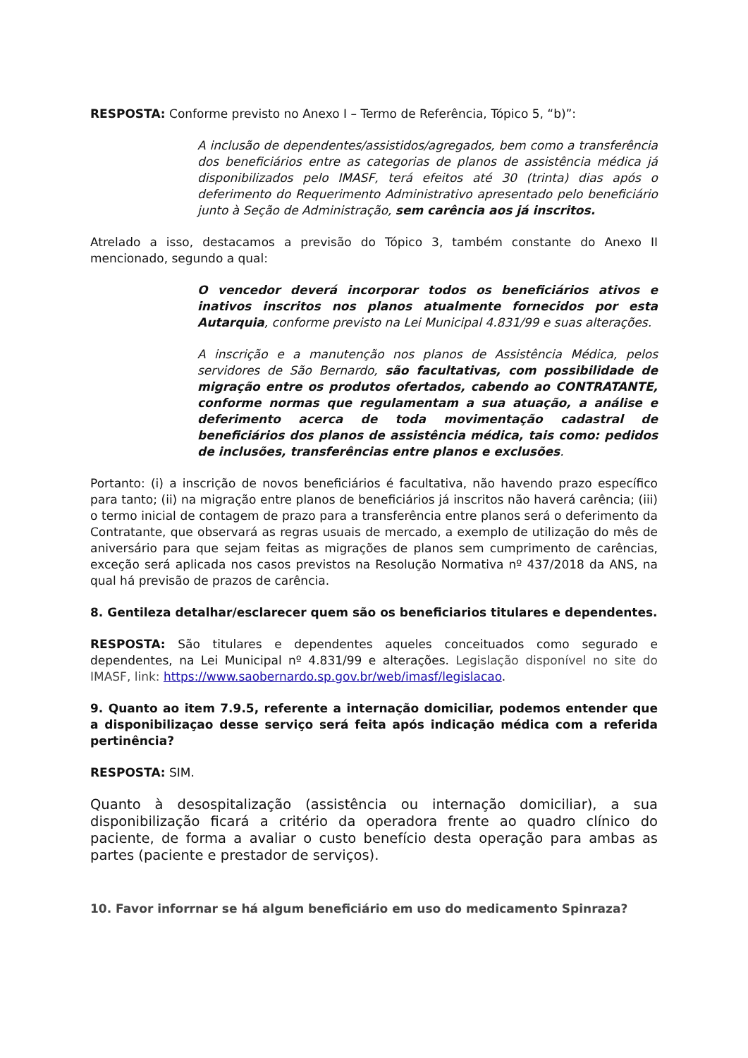RESPOSTA: Conforme previsto no Anexo I – Termo de Referência, Tópico 5, “b)”:
A inclusão de dependentes/assistidos/agregados, bem como a transferência dos beneficiários entre as categorias de planos de assistência médica já disponibilizados pelo IMASF, terá efeitos até 30 (trinta) dias após o deferimento do Requerimento Administrativo apresentado pelo beneficiário junto à Seção de Administração, sem carência aos já inscritos.
Atrelado a isso, destacamos a previsão do Tópico 3, também constante do Anexo II mencionado, segundo a qual:
O vencedor deverá incorporar todos os beneficiários ativos e inativos inscritos nos planos atualmente fornecidos por esta Autarquia, conforme previsto na Lei Municipal 4.831/99 e suas alterações.
A inscrição e a manutenção nos planos de Assistência Médica, pelos servidores de São Bernardo, são facultativas, com possibilidade de migração entre os produtos ofertados, cabendo ao CONTRATANTE, conforme normas que regulamentam a sua atuação, a análise e deferimento acerca de toda movimentação cadastral de beneficiários dos planos de assistência médica, tais como: pedidos de inclusões, transferências entre planos e exclusões.
Portanto: (i) a inscrição de novos beneficiários é facultativa, não havendo prazo específico para tanto; (ii) na migração entre planos de beneficiários já inscritos não haverá carência; (iii) o termo inicial de contagem de prazo para a transferência entre planos será o deferimento da Contratante, que observará as regras usuais de mercado, a exemplo de utilização do mês de aniversário para que sejam feitas as migrações de planos sem cumprimento de carências, exceção será aplicada nos casos previstos na Resolução Normativa nº 437/2018 da ANS, na qual há previsão de prazos de carência.
8. Gentileza detalhar/esclarecer quem são os beneficiarios titulares e dependentes.
RESPOSTA: São titulares e dependentes aqueles conceituados como segurado e dependentes, na Lei Municipal nº 4.831/99 e alterações. Legislação disponível no site do IMASF, link: https://www.saobernardo.sp.gov.br/web/imasf/legislacao.
9. Quanto ao item 7.9.5, referente a internação domiciliar, podemos entender que a disponibilizaçao desse serviço será feita após indicação médica com a referida pertinência?
RESPOSTA: SIM.
Quanto à desospitalização (assistência ou internação domiciliar), a sua disponibilização ficará a critério da operadora frente ao quadro clínico do paciente, de forma a avaliar o custo benefício desta operação para ambas as partes (paciente e prestador de serviços).
10. Favor inforrnar se há algum beneficiário em uso do medicamento Spinraza?